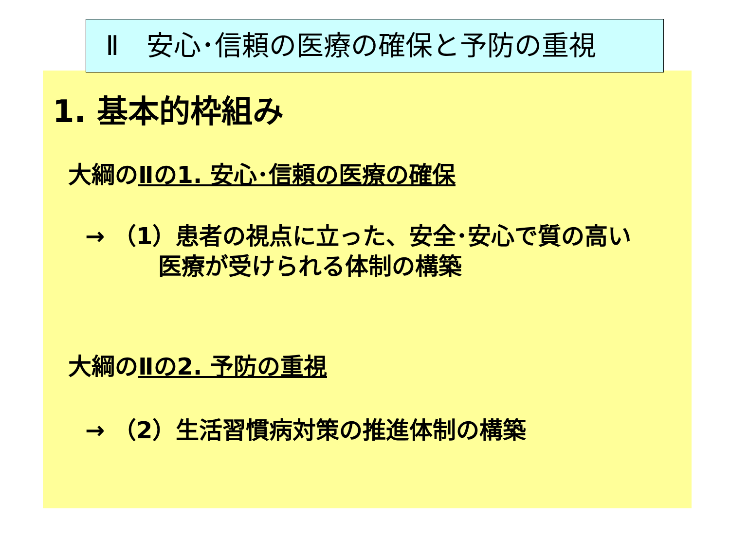Ⅱ　安心･信頼の医療の確保と予防の重視
1. 基本的枠組み
大綱のⅡの1. 安心･信頼の医療の確保
→ （1）患者の視点に立った、安全･安心で質の高い
医療が受けられる体制の構築
大綱のⅡの2. 予防の重視
→ （2）生活習慣病対策の推進体制の構築